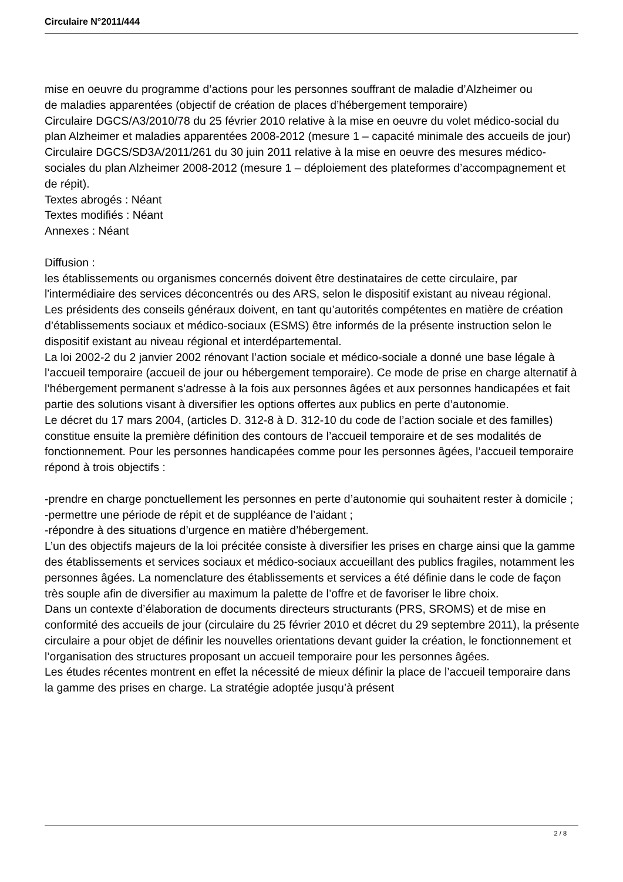Circulaire N°2011/444
mise en oeuvre du programme d’actions pour les personnes souffrant de maladie d’Alzheimer ou
de maladies apparentées (objectif de création de places d’hébergement temporaire)
Circulaire DGCS/A3/2010/78 du 25 février 2010 relative à la mise en oeuvre du volet médico-social du plan Alzheimer et maladies apparentées 2008-2012 (mesure 1 – capacité minimale des accueils de jour)
Circulaire DGCS/SD3A/2011/261 du 30 juin 2011 relative à la mise en oeuvre des mesures médico-sociales du plan Alzheimer 2008-2012 (mesure 1 – déploiement des plateformes d’accompagnement et de répit).
Textes abrogés : Néant
Textes modifiés : Néant
Annexes : Néant
Diffusion :
les établissements ou organismes concernés doivent être destinataires de cette circulaire, par l'intermédiaire des services déconcentrés ou des ARS, selon le dispositif existant au niveau régional.
Les présidents des conseils généraux doivent, en tant qu’autorités compétentes en matière de création d’établissements sociaux et médico-sociaux (ESMS) être informés de la présente instruction selon le dispositif existant au niveau régional et interdépartemental.
La loi 2002-2 du 2 janvier 2002 rénovant l’action sociale et médico-sociale a donné une base légale à l’accueil temporaire (accueil de jour ou hébergement temporaire). Ce mode de prise en charge alternatif à l’hébergement permanent s’adresse à la fois aux personnes âgées et aux personnes handicapées et fait partie des solutions visant à diversifier les options offertes aux publics en perte d’autonomie.
Le décret du 17 mars 2004, (articles D. 312-8 à D. 312-10 du code de l’action sociale et des familles) constitue ensuite la première définition des contours de l’accueil temporaire et de ses modalités de fonctionnement. Pour les personnes handicapées comme pour les personnes âgées, l’accueil temporaire répond à trois objectifs :
-prendre en charge ponctuellement les personnes en perte d’autonomie qui souhaitent rester à domicile ;
-permettre une période de répit et de suppléance de l’aidant ;
-répondre à des situations d’urgence en matière d’hébergement.
L’un des objectifs majeurs de la loi précitée consiste à diversifier les prises en charge ainsi que la gamme des établissements et services sociaux et médico-sociaux accueillant des publics fragiles, notamment les personnes âgées. La nomenclature des établissements et services a été définie dans le code de façon très souple afin de diversifier au maximum la palette de l’offre et de favoriser le libre choix.
Dans un contexte d’élaboration de documents directeurs structurants (PRS, SROMS) et de mise en conformité des accueils de jour (circulaire du 25 février 2010 et décret du 29 septembre 2011), la présente circulaire a pour objet de définir les nouvelles orientations devant guider la création, le fonctionnement et l’organisation des structures proposant un accueil temporaire pour les personnes âgées.
Les études récentes montrent en effet la nécessité de mieux définir la place de l’accueil temporaire dans la gamme des prises en charge. La stratégie adoptée jusqu’à présent
2 / 8